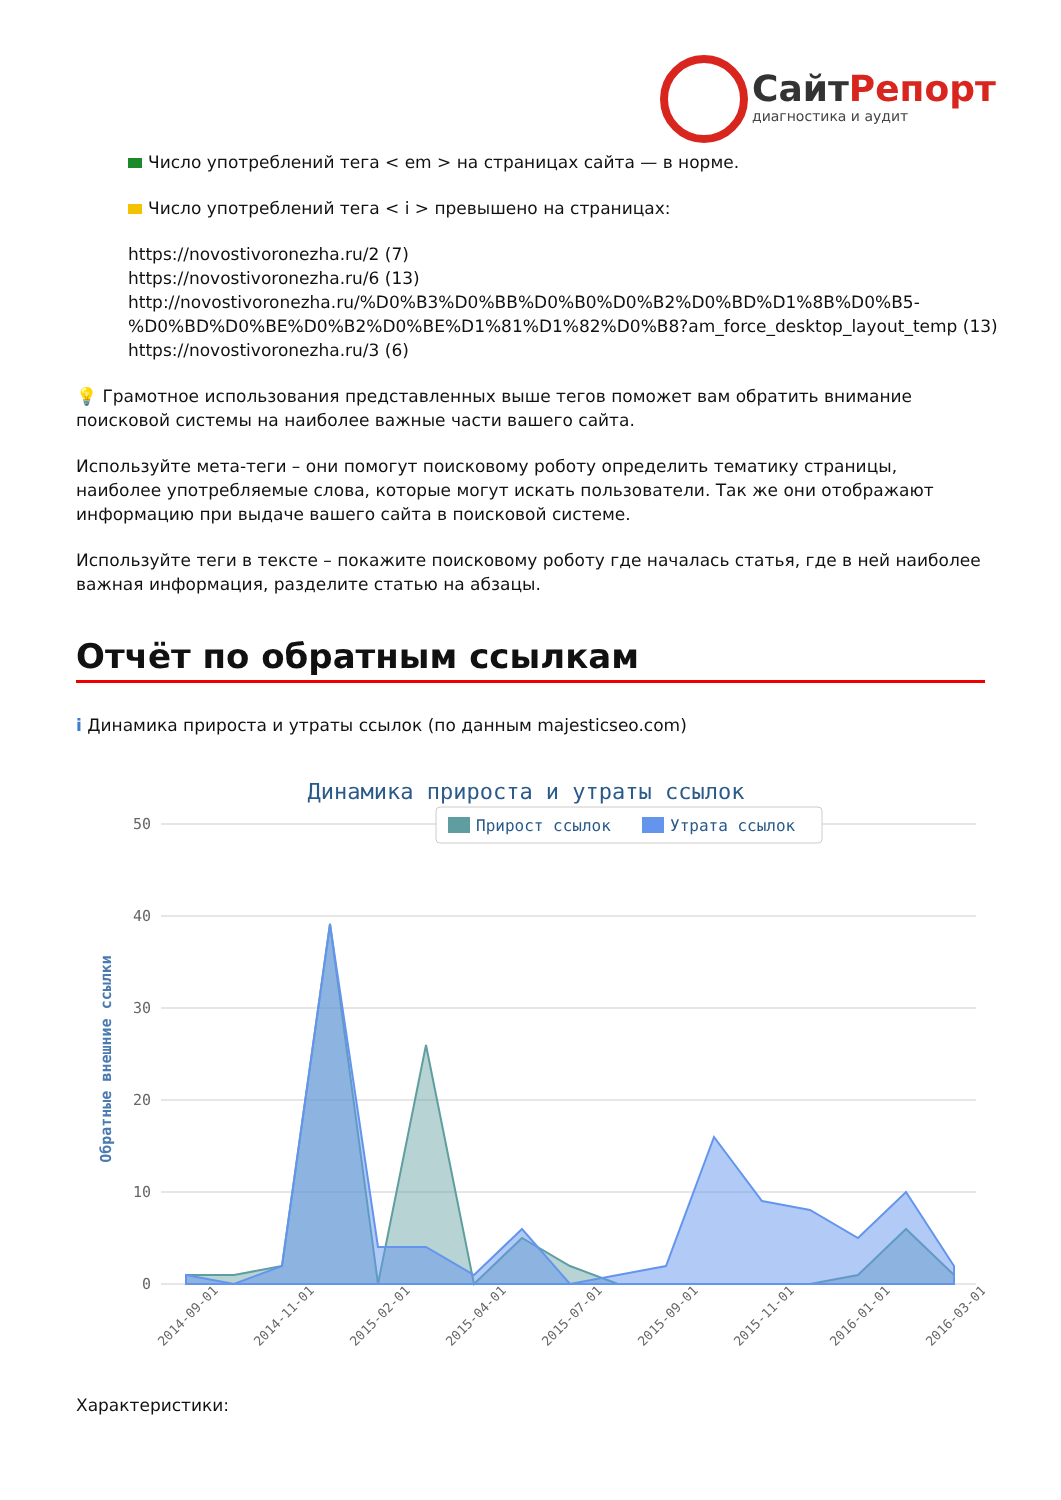СайтРепорт
диагностика и аудит
Число употреблений тега < em > на страницах сайта — в норме.
Число употреблений тега < i > превышено на страницах:
https://novostivoronezha.ru/2 (7)
https://novostivoronezha.ru/6 (13)
http://novostivoronezha.ru/%D0%B3%D0%BB%D0%B0%D0%B2%D0%BD%D1%8B%D0%B5-%D0%BD%D0%BE%D0%B2%D0%BE%D1%81%D1%82%D0%B8?am_force_desktop_layout_temp (13)
https://novostivoronezha.ru/3 (6)
💡 Грамотное использования представленных выше тегов поможет вам обратить внимание поисковой системы на наиболее важные части вашего сайта.
Используйте мета-теги – они помогут поисковому роботу определить тематику страницы, наиболее употребляемые слова, которые могут искать пользователи. Так же они отображают информацию при выдаче вашего сайта в поисковой системе.
Используйте теги в тексте – покажите поисковому роботу где началась статья, где в ней наиболее важная информация, разделите статью на абзацы.
Отчёт по обратным ссылкам
i Динамика прироста и утраты ссылок (по данным majesticseo.com)
Динамика прироста и утраты ссылок
50
40
30
20
10
0
Обратные внешние ссылки
Прирост ссылок
Утрата ссылок
2014-09-01
2014-11-01
2015-02-01
2015-04-01
2015-07-01
2015-09-01
2015-11-01
2016-01-01
2016-03-01
Характеристики: